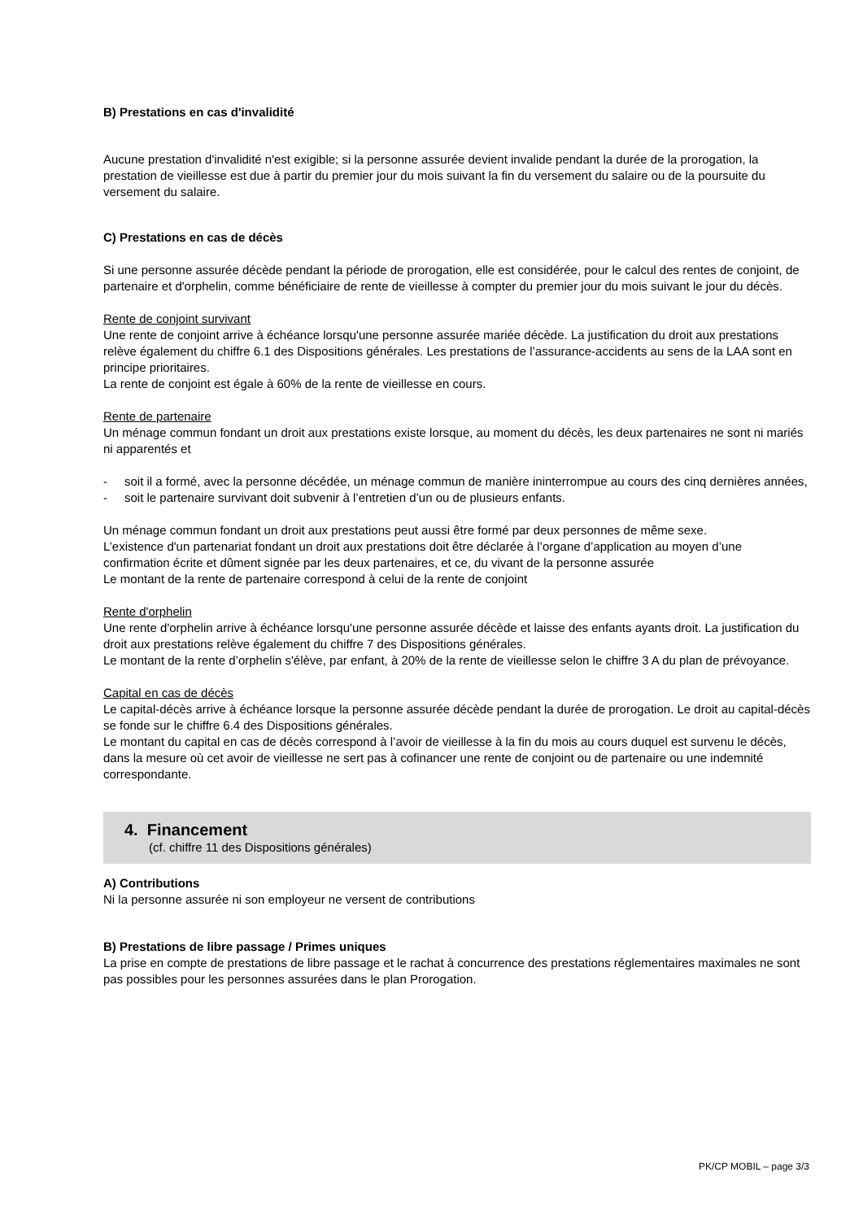B) Prestations en cas d'invalidité
Aucune prestation d'invalidité n'est exigible; si la personne assurée devient invalide pendant la durée de la prorogation, la prestation de vieillesse est due à partir du premier jour du mois suivant la fin du versement du salaire ou de la poursuite du versement du salaire.
C) Prestations en cas de décès
Si une personne assurée décède pendant la période de prorogation, elle est considérée, pour le calcul des rentes de conjoint, de partenaire et d'orphelin, comme bénéficiaire de rente de vieillesse à compter du premier jour du mois suivant le jour du décès.
Rente de conjoint survivant
Une rente de conjoint arrive à échéance lorsqu'une personne assurée mariée décède. La justification du droit aux prestations relève également du chiffre 6.1 des Dispositions générales. Les prestations de l’assurance-accidents au sens de la LAA sont en principe prioritaires.
La rente de conjoint est égale à 60% de la rente de vieillesse en cours.
Rente de partenaire
Un ménage commun fondant un droit aux prestations existe lorsque, au moment du décès, les deux partenaires ne sont ni mariés ni apparentés et
- soit il a formé, avec la personne décédée, un ménage commun de manière ininterrompue au cours des cinq dernières années,
- soit le partenaire survivant doit subvenir à l’entretien d’un ou de plusieurs enfants.
Un ménage commun fondant un droit aux prestations peut aussi être formé par deux personnes de même sexe.
L’existence d'un partenariat fondant un droit aux prestations doit être déclarée à l’organe d’application au moyen d’une confirmation écrite et dûment signée par les deux partenaires, et ce, du vivant de la personne assurée
Le montant de la rente de partenaire correspond à celui de la rente de conjoint
Rente d'orphelin
Une rente d'orphelin arrive à échéance lorsqu'une personne assurée décède et laisse des enfants ayants droit. La justification du droit aux prestations relève également du chiffre 7 des Dispositions générales.
Le montant de la rente d’orphelin s'élève, par enfant, à 20% de la rente de vieillesse selon le chiffre 3 A du plan de prévoyance.
Capital en cas de décès
Le capital-décès arrive à échéance lorsque la personne assurée décède pendant la durée de prorogation. Le droit au capital-décès se fonde sur le chiffre 6.4 des Dispositions générales.
Le montant du capital en cas de décès correspond à l’avoir de vieillesse à la fin du mois au cours duquel est survenu le décès, dans la mesure où cet avoir de vieillesse ne sert pas à cofinancer une rente de conjoint ou de partenaire ou une indemnité correspondante.
4. Financement
(cf. chiffre 11 des Dispositions générales)
A) Contributions
Ni la personne assurée ni son employeur ne versent de contributions
B) Prestations de libre passage / Primes uniques
La prise en compte de prestations de libre passage et le rachat à concurrence des prestations réglementaires maximales ne sont pas possibles pour les personnes assurées dans le plan Prorogation.
PK/CP MOBIL – page 3/3